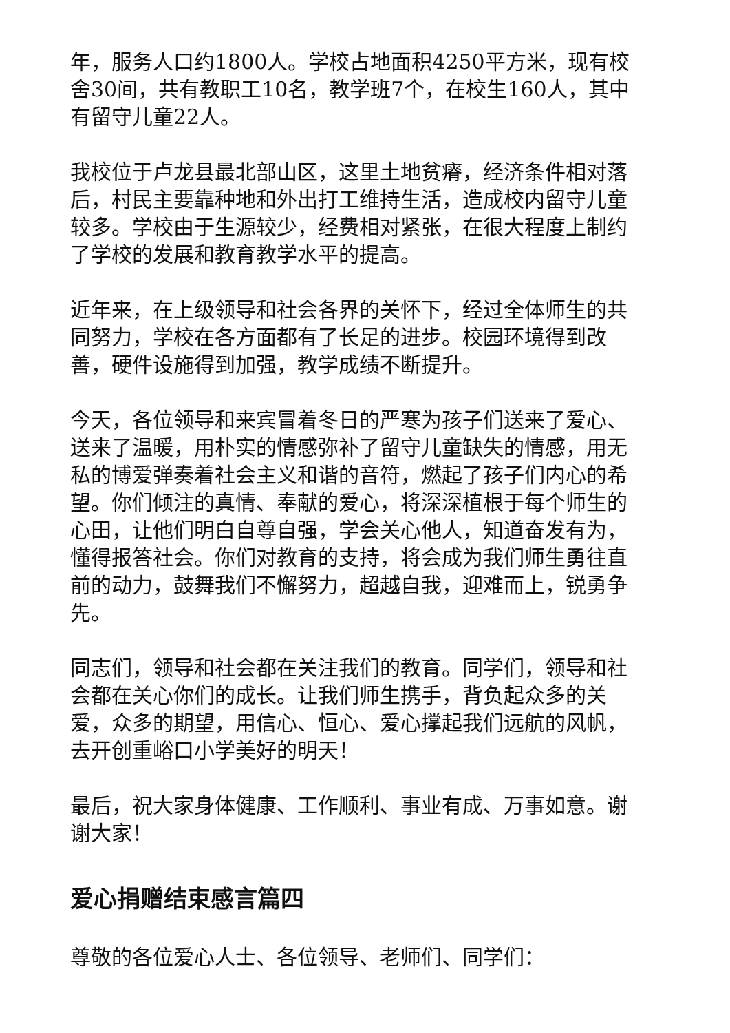年，服务人口约1800人。学校占地面积4250平方米，现有校舍30间，共有教职工10名，教学班7个，在校生160人，其中有留守儿童22人。
我校位于卢龙县最北部山区，这里土地贫瘠，经济条件相对落后，村民主要靠种地和外出打工维持生活，造成校内留守儿童较多。学校由于生源较少，经费相对紧张，在很大程度上制约了学校的发展和教育教学水平的提高。
近年来，在上级领导和社会各界的关怀下，经过全体师生的共同努力，学校在各方面都有了长足的进步。校园环境得到改善，硬件设施得到加强，教学成绩不断提升。
今天，各位领导和来宾冒着冬日的严寒为孩子们送来了爱心、送来了温暖，用朴实的情感弥补了留守儿童缺失的情感，用无私的博爱弹奏着社会主义和谐的音符，燃起了孩子们内心的希望。你们倾注的真情、奉献的爱心，将深深植根于每个师生的心田，让他们明白自尊自强，学会关心他人，知道奋发有为，懂得报答社会。你们对教育的支持，将会成为我们师生勇往直前的动力，鼓舞我们不懈努力，超越自我，迎难而上，锐勇争先。
同志们，领导和社会都在关注我们的教育。同学们，领导和社会都在关心你们的成长。让我们师生携手，背负起众多的关爱，众多的期望，用信心、恒心、爱心撑起我们远航的风帆，去开创重峪口小学美好的明天！
最后，祝大家身体健康、工作顺利、事业有成、万事如意。谢谢大家！
爱心捐赠结束感言篇四
尊敬的各位爱心人士、各位领导、老师们、同学们：